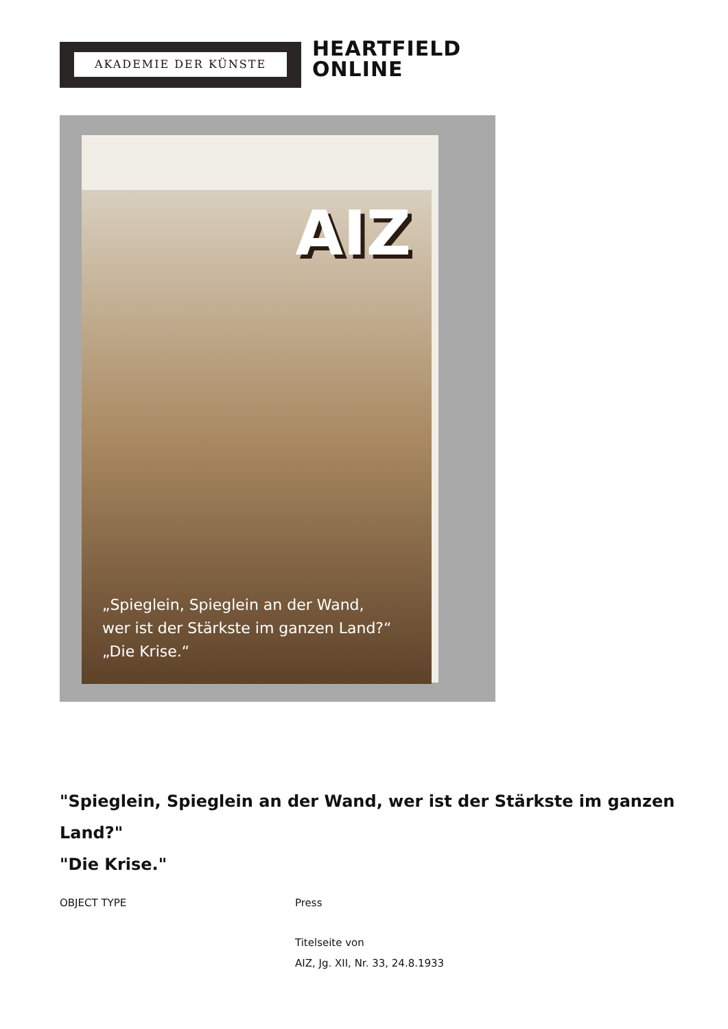AKADEMIE DER KÜNSTE
HEARTFIELD
ONLINE
AIZ
„Spieglein, Spieglein an der Wand,
wer ist der Stärkste im ganzen Land?“
„Die Krise.“
"Spieglein, Spieglein an der Wand, wer ist der Stärkste im ganzen Land?"
"Die Krise."
OBJECT TYPE Press
Titelseite von
AIZ, Jg. XII, Nr. 33, 24.8.1933